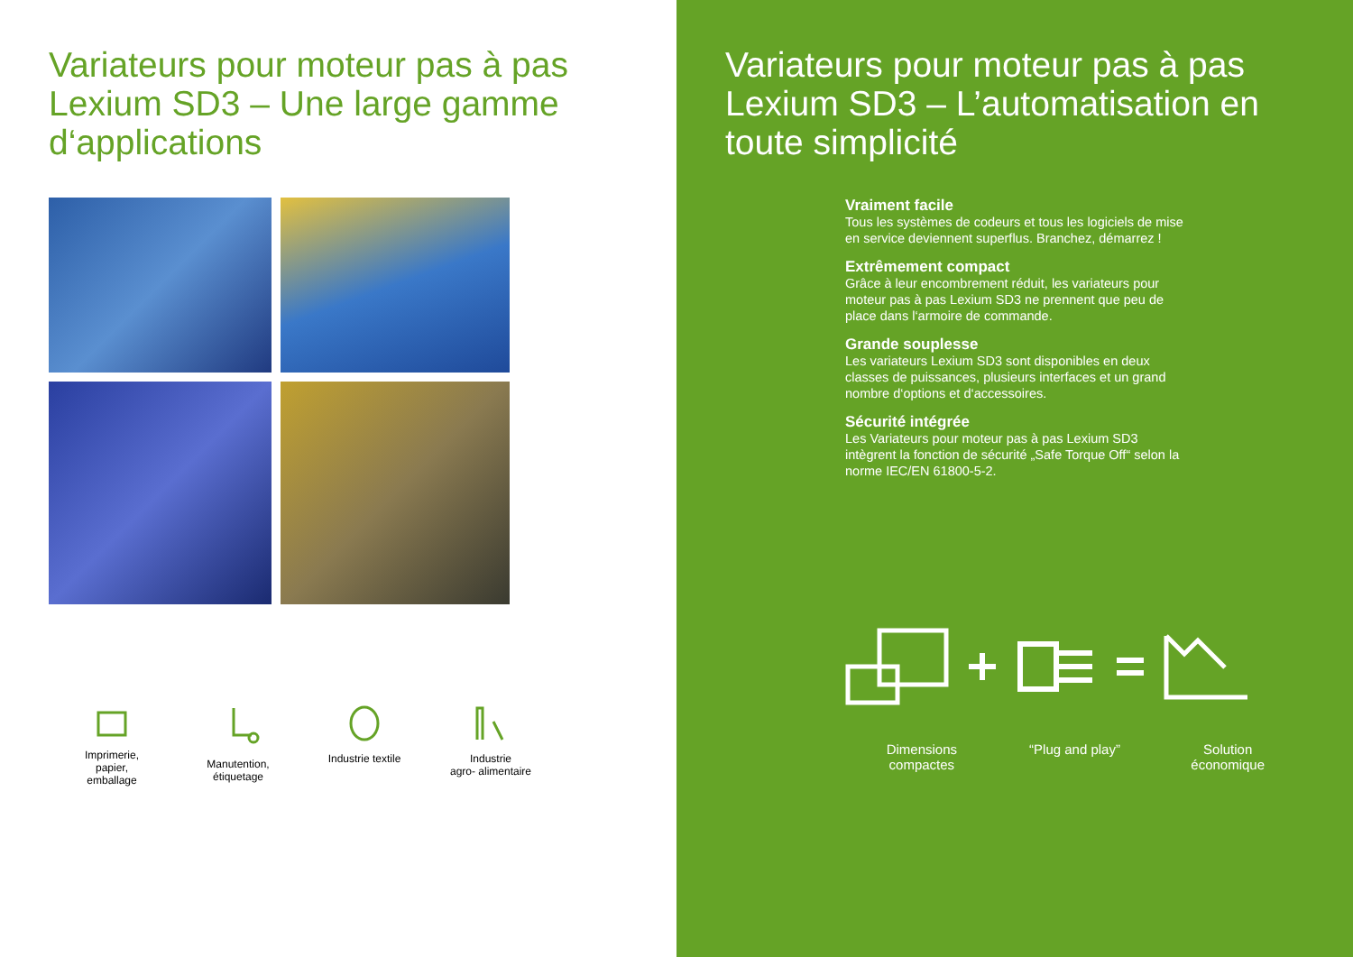Variateurs pour moteur pas à pas Lexium SD3 – Une large gamme d‘applications
Imprimerie,
papier,
emballage
Manutention,
étiquetage
Industrie textile Industrie
agro- alimentaire
Variateurs pour moteur pas à pas Lexium SD3 – L’automatisation en toute simplicité
Vraiment facile
Tous les systèmes de codeurs et tous les logiciels de mise en service deviennent superflus. Branchez, démarrez !
Extrêmement compact
Grâce à leur encombrement réduit, les variateurs pour moteur pas à pas Lexium SD3 ne prennent que peu de place dans l‘armoire de commande.
Grande souplesse
Les variateurs Lexium SD3 sont disponibles en deux classes de puissances, plusieurs interfaces et un grand nombre d‘options et d‘accessoires.
Sécurité intégrée
Les Variateurs pour moteur pas à pas Lexium SD3 intègrent la fonction de sécurité „Safe Torque Off“ selon la norme IEC/EN 61800-5-2.
Dimensions
compactes
“Plug and play” Solution
économique